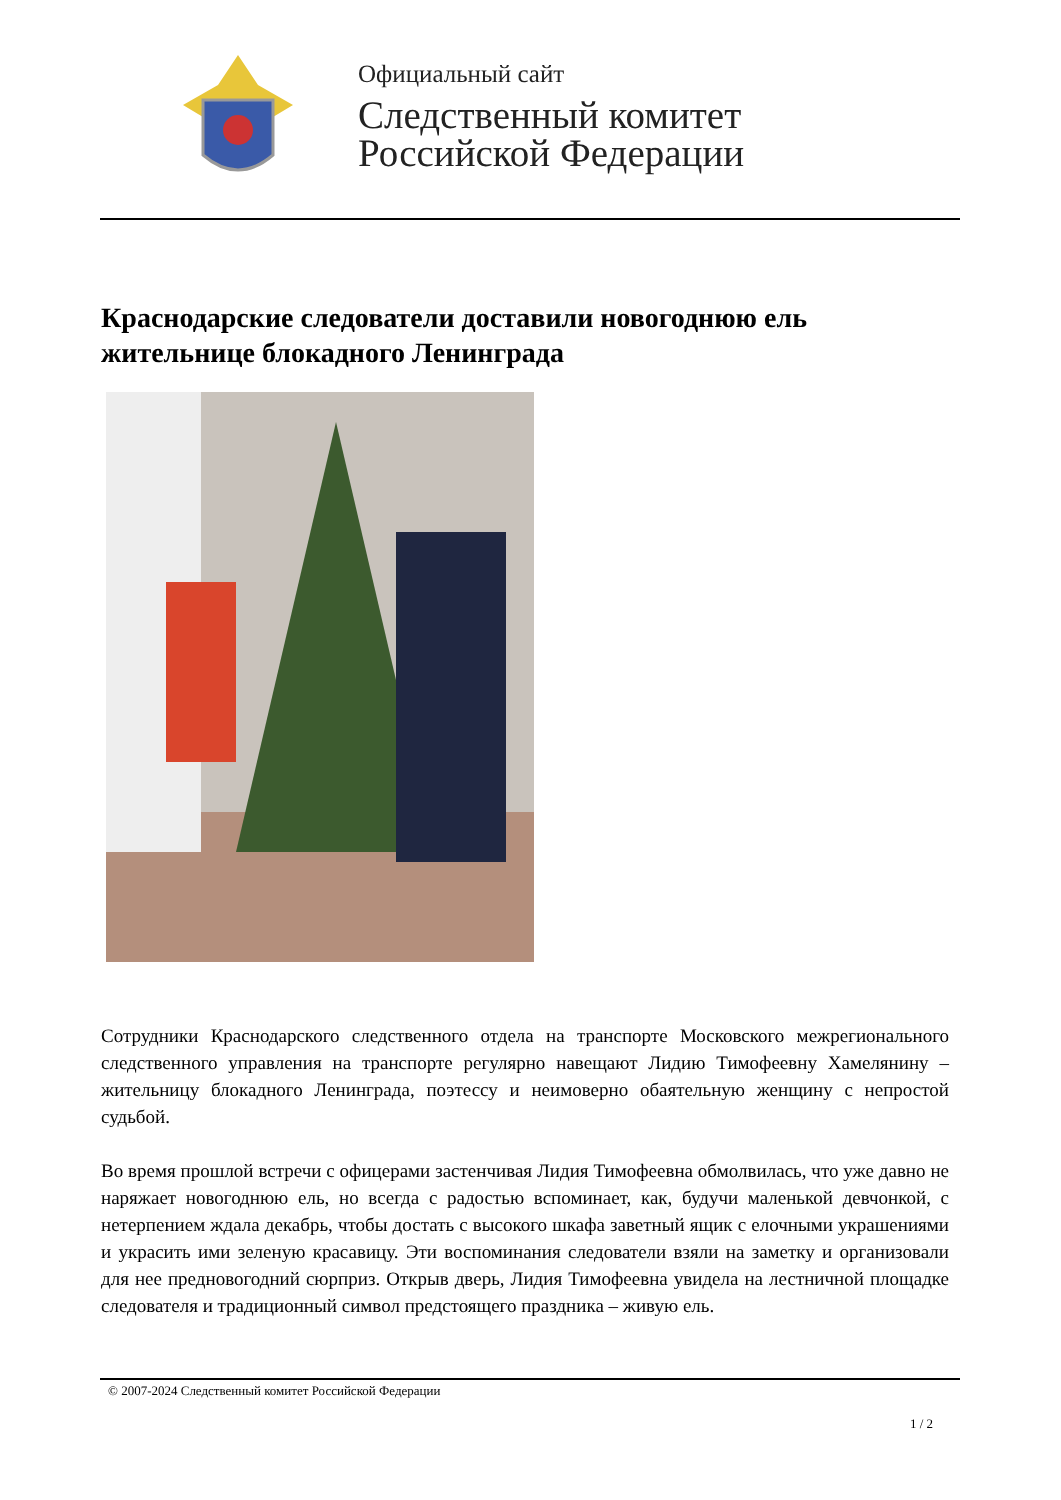Официальный сайт
Следственный комитет
Российской Федерации
Краснодарские следователи доставили новогоднюю ель жительнице блокадного Ленинграда
Сотрудники Краснодарского следственного отдела на транспорте Московского межрегионального следственного управления на транспорте регулярно навещают Лидию Тимофеевну Хамелянину – жительницу блокадного Ленинграда, поэтессу и неимоверно обаятельную женщину с непростой судьбой.
Во время прошлой встречи с офицерами застенчивая Лидия Тимофеевна обмолвилась, что уже давно не наряжает новогоднюю ель, но всегда с радостью вспоминает, как, будучи маленькой девчонкой, с нетерпением ждала декабрь, чтобы достать с высокого шкафа заветный ящик с елочными украшениями и украсить ими зеленую красавицу. Эти воспоминания следователи взяли на заметку и организовали для нее предновогодний сюрприз. Открыв дверь, Лидия Тимофеевна увидела на лестничной площадке следователя и традиционный символ предстоящего праздника – живую ель.
© 2007-2024 Следственный комитет Российской Федерации
1 / 2